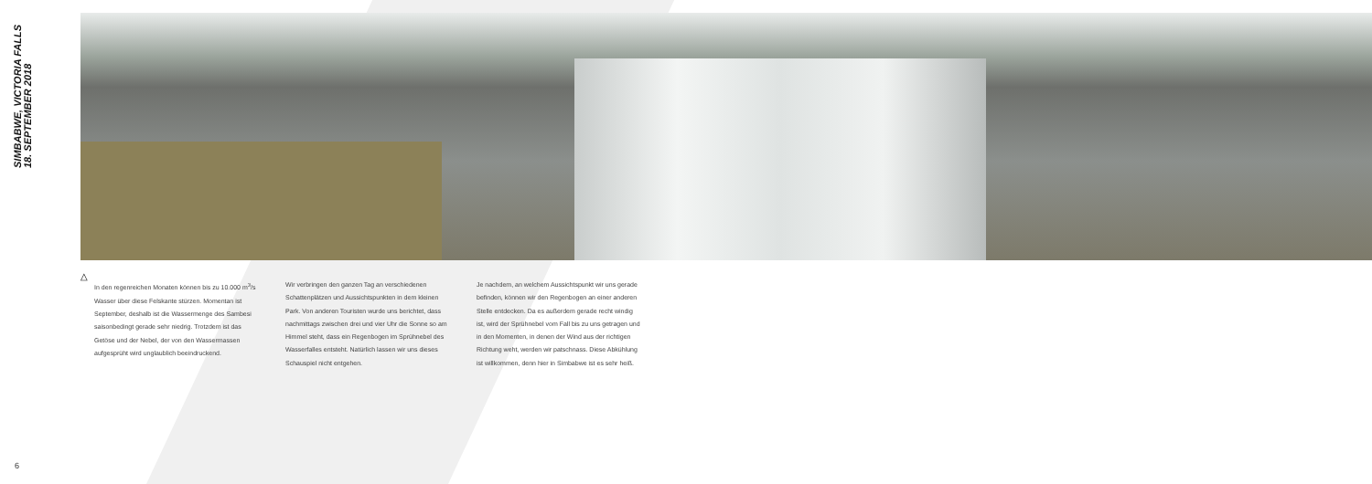SIMBABWE, VICTORIA FALLS 18. SEPTEMBER 2018
△
In den regenreichen Monaten können bis zu 10.000 m<sup>3</sup>/s Wasser über diese Felskante stürzen. Momentan ist September, deshalb ist die Wassermenge des Sambesi saisonbedingt gerade sehr niedrig. Trotzdem ist das Getöse und der Nebel, der von den Wassermassen aufgesprüht wird unglaublich beeindruckend.
Wir verbringen den ganzen Tag an verschiedenen Schattenplätzen und Aussichtspunkten in dem kleinen Park. Von anderen Touristen wurde uns berichtet, dass nachmittags zwischen drei und vier Uhr die Sonne so am Himmel steht, dass ein Regenbogen im Sprühnebel des Wasserfalles entsteht. Natürlich lassen wir uns dieses Schauspiel nicht entgehen.
Je nachdem, an welchem Aussichtspunkt wir uns gerade befinden, können wir den Regenbogen an einer anderen Stelle entdecken. Da es außerdem gerade recht windig ist, wird der Sprühnebel vom Fall bis zu uns getragen und in den Momenten, in denen der Wind aus der richtigen Richtung weht, werden wir patschnass. Diese Abkühlung ist willkommen, denn hier in Simbabwe ist es sehr heiß.
6